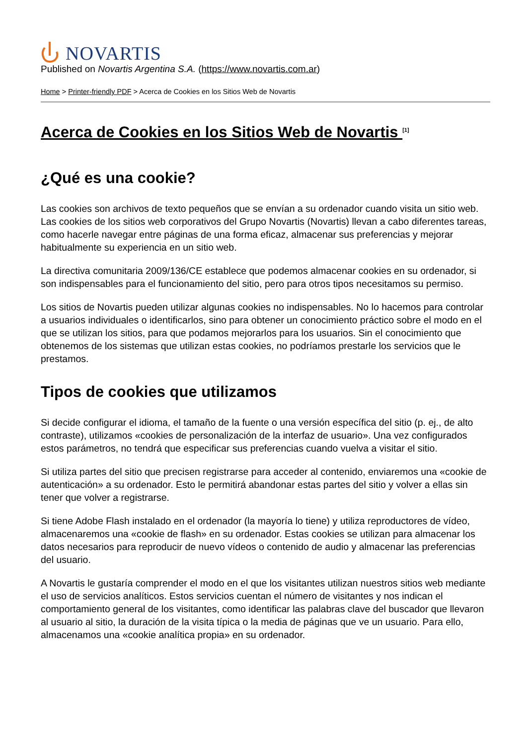NOVARTIS
Published on Novartis Argentina S.A. (https://www.novartis.com.ar)
Home > Printer-friendly PDF > Acerca de Cookies en los Sitios Web de Novartis
Acerca de Cookies en los Sitios Web de Novartis <sup>[1]</sup>
¿Qué es una cookie?
Las cookies son archivos de texto pequeños que se envían a su ordenador cuando visita un sitio web. Las cookies de los sitios web corporativos del Grupo Novartis (Novartis) llevan a cabo diferentes tareas, como hacerle navegar entre páginas de una forma eficaz, almacenar sus preferencias y mejorar habitualmente su experiencia en un sitio web.
La directiva comunitaria 2009/136/CE establece que podemos almacenar cookies en su ordenador, si son indispensables para el funcionamiento del sitio, pero para otros tipos necesitamos su permiso.
Los sitios de Novartis pueden utilizar algunas cookies no indispensables. No lo hacemos para controlar a usuarios individuales o identificarlos, sino para obtener un conocimiento práctico sobre el modo en el que se utilizan los sitios, para que podamos mejorarlos para los usuarios. Sin el conocimiento que obtenemos de los sistemas que utilizan estas cookies, no podríamos prestarle los servicios que le prestamos.
Tipos de cookies que utilizamos
Si decide configurar el idioma, el tamaño de la fuente o una versión específica del sitio (p. ej., de alto contraste), utilizamos «cookies de personalización de la interfaz de usuario». Una vez configurados estos parámetros, no tendrá que especificar sus preferencias cuando vuelva a visitar el sitio.
Si utiliza partes del sitio que precisen registrarse para acceder al contenido, enviaremos una «cookie de autenticación» a su ordenador. Esto le permitirá abandonar estas partes del sitio y volver a ellas sin tener que volver a registrarse.
Si tiene Adobe Flash instalado en el ordenador (la mayoría lo tiene) y utiliza reproductores de vídeo, almacenaremos una «cookie de flash» en su ordenador. Estas cookies se utilizan para almacenar los datos necesarios para reproducir de nuevo vídeos o contenido de audio y almacenar las preferencias del usuario.
A Novartis le gustaría comprender el modo en el que los visitantes utilizan nuestros sitios web mediante el uso de servicios analíticos. Estos servicios cuentan el número de visitantes y nos indican el comportamiento general de los visitantes, como identificar las palabras clave del buscador que llevaron al usuario al sitio, la duración de la visita típica o la media de páginas que ve un usuario. Para ello, almacenamos una «cookie analítica propia» en su ordenador.